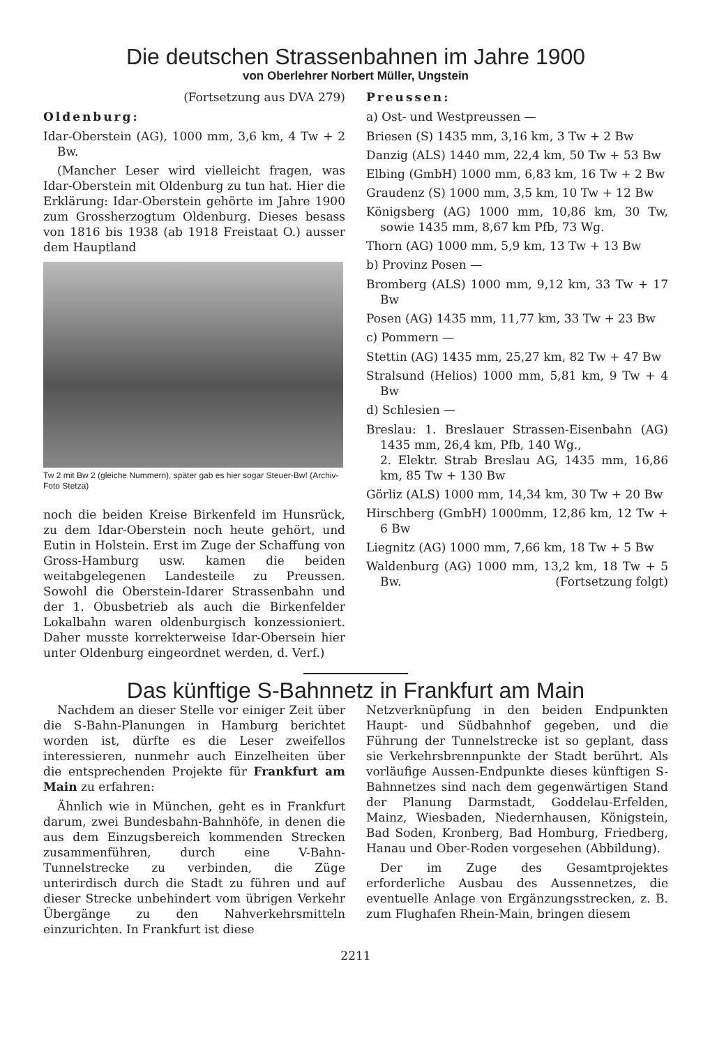Die deutschen Strassenbahnen im Jahre 1900
von Oberlehrer Norbert Müller, Ungstein
(Fortsetzung aus DVA 279)
Oldenburg:
Idar-Oberstein (AG), 1000 mm, 3,6 km, 4 Tw + 2 Bw.
(Mancher Leser wird vielleicht fragen, was Idar-Oberstein mit Oldenburg zu tun hat. Hier die Erklärung: Idar-Oberstein gehörte im Jahre 1900 zum Grossherzogtum Oldenburg. Dieses besass von 1816 bis 1938 (ab 1918 Freistaat O.) ausser dem Hauptland
Tw 2 mit Bw 2 (gleiche Nummern), später gab es hier sogar Steuer-Bw! (Archiv-Foto Stetza)
noch die beiden Kreise Birkenfeld im Hunsrück, zu dem Idar-Oberstein noch heute gehört, und Eutin in Holstein. Erst im Zuge der Schaffung von Gross-Hamburg usw. kamen die beiden weitabgelegenen Landesteile zu Preussen. Sowohl die Oberstein-Idarer Strassenbahn und der 1. Obusbetrieb als auch die Birkenfelder Lokalbahn waren oldenburgisch konzessioniert. Daher musste korrekterweise Idar-Obersein hier unter Oldenburg eingeordnet werden, d. Verf.)
Preussen:
a) Ost- und Westpreussen —
Briesen (S) 1435 mm, 3,16 km, 3 Tw + 2 Bw
Danzig (ALS) 1440 mm, 22,4 km, 50 Tw + 53 Bw
Elbing (GmbH) 1000 mm, 6,83 km, 16 Tw + 2 Bw
Graudenz (S) 1000 mm, 3,5 km, 10 Tw + 12 Bw
Königsberg (AG) 1000 mm, 10,86 km, 30 Tw, sowie 1435 mm, 8,67 km Pfb, 73 Wg.
Thorn (AG) 1000 mm, 5,9 km, 13 Tw + 13 Bw
b) Provinz Posen —
Bromberg (ALS) 1000 mm, 9,12 km, 33 Tw + 17 Bw
Posen (AG) 1435 mm, 11,77 km, 33 Tw + 23 Bw
c) Pommern —
Stettin (AG) 1435 mm, 25,27 km, 82 Tw + 47 Bw
Stralsund (Helios) 1000 mm, 5,81 km, 9 Tw + 4 Bw
d) Schlesien —
Breslau: 1. Breslauer Strassen-Eisenbahn (AG) 1435 mm, 26,4 km, Pfb, 140 Wg.,
2. Elektr. Strab Breslau AG, 1435 mm, 16,86 km, 85 Tw + 130 Bw
Görliz (ALS) 1000 mm, 14,34 km, 30 Tw + 20 Bw
Hirschberg (GmbH) 1000mm, 12,86 km, 12 Tw + 6 Bw
Liegnitz (AG) 1000 mm, 7,66 km, 18 Tw + 5 Bw
Waldenburg (AG) 1000 mm, 13,2 km, 18 Tw + 5 Bw. (Fortsetzung folgt)
Das künftige S-Bahnnetz in Frankfurt am Main
Nachdem an dieser Stelle vor einiger Zeit über die S-Bahn-Planungen in Hamburg berichtet worden ist, dürfte es die Leser zweifellos interessieren, nunmehr auch Einzelheiten über die entsprechenden Projekte für Frankfurt am Main zu erfahren:
Ähnlich wie in München, geht es in Frankfurt darum, zwei Bundesbahn-Bahnhöfe, in denen die aus dem Einzugsbereich kommenden Strecken zusammenführen, durch eine V-Bahn-Tunnelstrecke zu verbinden, die Züge unterirdisch durch die Stadt zu führen und auf dieser Strecke unbehindert vom übrigen Verkehr Übergänge zu den Nahverkehrsmitteln einzurichten. In Frankfurt ist diese
Netzverknüpfung in den beiden Endpunkten Haupt- und Südbahnhof gegeben, und die Führung der Tunnelstrecke ist so geplant, dass sie Verkehrsbrennpunkte der Stadt berührt. Als vorläufige Aussen-Endpunkte dieses künftigen S-Bahnnetzes sind nach dem gegenwärtigen Stand der Planung Darmstadt, Goddelau-Erfelden, Mainz, Wiesbaden, Niedernhausen, Königstein, Bad Soden, Kronberg, Bad Homburg, Friedberg, Hanau und Ober-Roden vorgesehen (Abbildung).
Der im Zuge des Gesamtprojektes erforderliche Ausbau des Aussennetzes, die eventuelle Anlage von Ergänzungsstrecken, z. B. zum Flughafen Rhein-Main, bringen diesem
2211